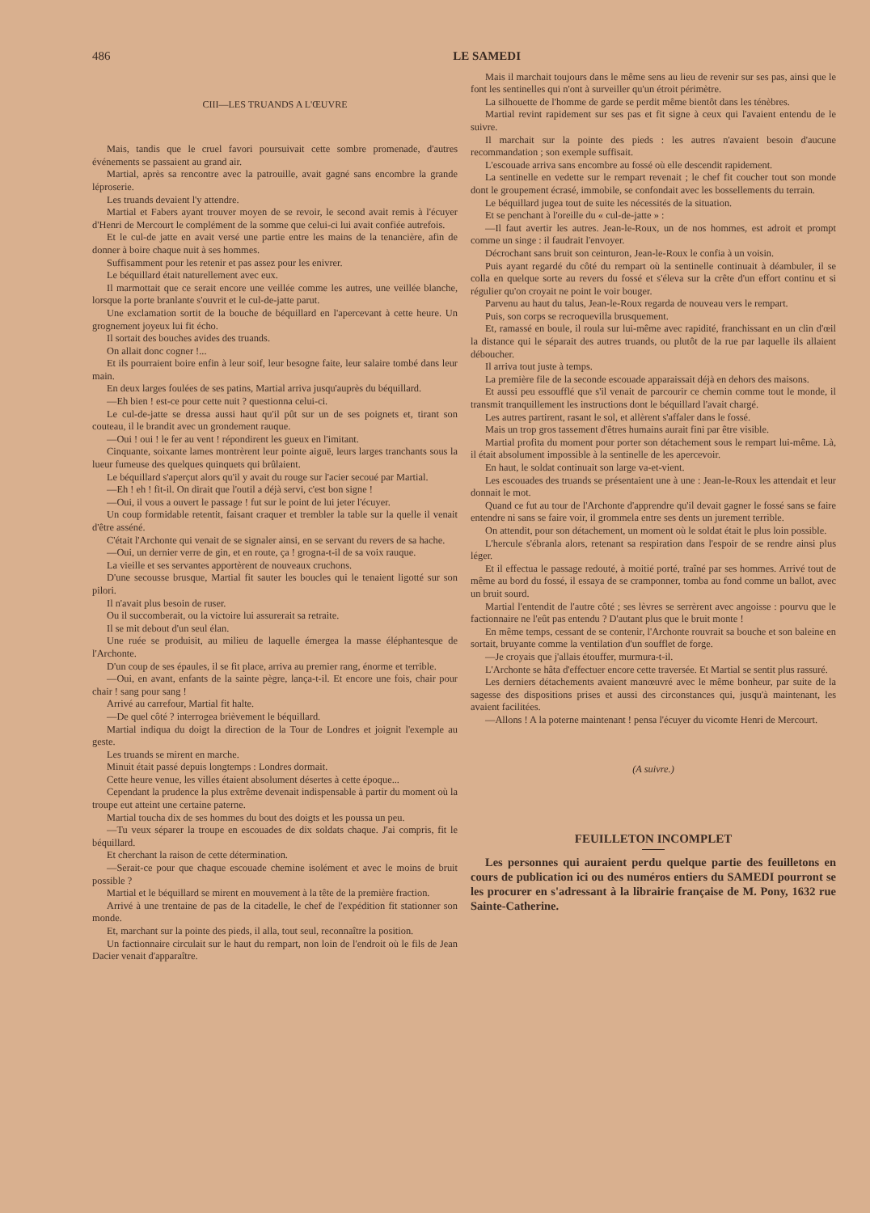486 LE SAMEDI
CIII—LES TRUANDS A L'ŒUVRE
Mais, tandis que le cruel favori poursuivait cette sombre promenade, d'autres événements se passaient au grand air.
Martial, après sa rencontre avec la patrouille, avait gagné sans encombre la grande léproserie.
Les truands devaient l'y attendre.
Martial et Fabers ayant trouver moyen de se revoir, le second avait remis à l'écuyer d'Henri de Mercourt le complément de la somme que celui-ci lui avait confiée autrefois.
Et le cul-de jatte en avait versé une partie entre les mains de la tenancière, afin de donner à boire chaque nuit à ses hommes.
Suffisamment pour les retenir et pas assez pour les enivrer.
Le béquillard était naturellement avec eux.
Il marmottait que ce serait encore une veillée comme les autres, une veillée blanche, lorsque la porte branlante s'ouvrit et le cul-de-jatte parut.
Une exclamation sortit de la bouche de béquillard en l'apercevant à cette heure. Un grognement joyeux lui fit écho.
Il sortait des bouches avides des truands.
On allait donc cogner !...
Et ils pourraient boire enfin à leur soif, leur besogne faite, leur salaire tombé dans leur main.
En deux larges foulées de ses patins, Martial arriva jusqu'auprès du béquillard.
—Eh bien ! est-ce pour cette nuit ? questionna celui-ci.
Le cul-de-jatte se dressa aussi haut qu'il pût sur un de ses poignets et, tirant son couteau, il le brandit avec un grondement rauque.
—Oui ! oui ! le fer au vent ! répondirent les gueux en l'imitant.
Cinquante, soixante lames montrèrent leur pointe aiguë, leurs larges tranchants sous la lueur fumeuse des quelques quinquets qui brûlaient.
Le béquillard s'aperçut alors qu'il y avait du rouge sur l'acier secoué par Martial.
—Eh ! eh ! fit-il. On dirait que l'outil a déjà servi, c'est bon signe !
—Oui, il vous a ouvert le passage ! fut sur le point de lui jeter l'écuyer.
Un coup formidable retentit, faisant craquer et trembler la table sur la quelle il venait d'être asséné.
C'était l'Archonte qui venait de se signaler ainsi, en se servant du revers de sa hache.
—Oui, un dernier verre de gin, et en route, ça ! grogna-t-il de sa voix rauque.
La vieille et ses servantes apportèrent de nouveaux cruchons.
D'une secousse brusque, Martial fit sauter les boucles qui le tenaient ligotté sur son pilori.
Il n'avait plus besoin de ruser.
Ou il succomberait, ou la victoire lui assurerait sa retraite.
Il se mit debout d'un seul élan.
Une ruée se produisit, au milieu de laquelle émergea la masse éléphantesque de l'Archonte.
D'un coup de ses épaules, il se fit place, arriva au premier rang, énorme et terrible.
—Oui, en avant, enfants de la sainte pègre, lança-t-il. Et encore une fois, chair pour chair ! sang pour sang !
Arrivé au carrefour, Martial fit halte.
—De quel côté ? interrogea brièvement le béquillard.
Martial indiqua du doigt la direction de la Tour de Londres et joignit l'exemple au geste.
Les truands se mirent en marche.
Minuit était passé depuis longtemps : Londres dormait.
Cette heure venue, les villes étaient absolument désertes à cette époque...
Cependant la prudence la plus extrême devenait indispensable à partir du moment où la troupe eut atteint une certaine paterne.
Martial toucha dix de ses hommes du bout des doigts et les poussa un peu.
—Tu veux séparer la troupe en escouades de dix soldats chaque. J'ai compris, fit le béquillard.
Et cherchant la raison de cette détermination.
—Serait-ce pour que chaque escouade chemine isolément et avec le moins de bruit possible ?
Martial et le béquillard se mirent en mouvement à la tête de la première fraction.
Arrivé à une trentaine de pas de la citadelle, le chef de l'expédition fit stationner son monde.
Et, marchant sur la pointe des pieds, il alla, tout seul, reconnaître la position.
Un factionnaire circulait sur le haut du rempart, non loin de l'endroit où le fils de Jean Dacier venait d'apparaître.
Mais il marchait toujours dans le même sens au lieu de revenir sur ses pas, ainsi que le font les sentinelles qui n'ont à surveiller qu'un étroit périmètre.
La silhouette de l'homme de garde se perdit même bientôt dans les ténèbres.
Martial revint rapidement sur ses pas et fit signe à ceux qui l'avaient entendu de le suivre.
Il marchait sur la pointe des pieds : les autres n'avaient besoin d'aucune recommandation ; son exemple suffisait.
L'escouade arriva sans encombre au fossé où elle descendit rapidement.
La sentinelle en vedette sur le rempart revenait ; le chef fit coucher tout son monde dont le groupement écrasé, immobile, se confondait avec les bossellements du terrain.
Le béquillard jugea tout de suite les nécessités de la situation.
Et se penchant à l'oreille du « cul-de-jatte » :
—Il faut avertir les autres. Jean-le-Roux, un de nos hommes, est adroit et prompt comme un singe : il faudrait l'envoyer.
Décrochant sans bruit son ceinturon, Jean-le-Roux le confia à un voisin.
Puis ayant regardé du côté du rempart où la sentinelle continuait à déambuler, il se colla en quelque sorte au revers du fossé et s'éleva sur la crête d'un effort continu et si régulier qu'on croyait ne point le voir bouger.
Parvenu au haut du talus, Jean-le-Roux regarda de nouveau vers le rempart.
Puis, son corps se recroquevilla brusquement.
Et, ramassé en boule, il roula sur lui-même avec rapidité, franchissant en un clin d'œil la distance qui le séparait des autres truands, ou plutôt de la rue par laquelle ils allaient déboucher.
Il arriva tout juste à temps.
La première file de la seconde escouade apparaissait déjà en dehors des maisons.
Et aussi peu essoufflé que s'il venait de parcourir ce chemin comme tout le monde, il transmit tranquillement les instructions dont le béquillard l'avait chargé.
Les autres partirent, rasant le sol, et allèrent s'affaler dans le fossé.
Mais un trop gros tassement d'êtres humains aurait fini par être visible.
Martial profita du moment pour porter son détachement sous le rempart lui-même. Là, il était absolument impossible à la sentinelle de les apercevoir.
En haut, le soldat continuait son large va-et-vient.
Les escouades des truands se présentaient une à une : Jean-le-Roux les attendait et leur donnait le mot.
Quand ce fut au tour de l'Archonte d'apprendre qu'il devait gagner le fossé sans se faire entendre ni sans se faire voir, il grommela entre ses dents un jurement terrible.
On attendit, pour son détachement, un moment où le soldat était le plus loin possible.
L'hercule s'ébranla alors, retenant sa respiration dans l'espoir de se rendre ainsi plus léger.
Et il effectua le passage redouté, à moitié porté, traîné par ses hommes. Arrivé tout de même au bord du fossé, il essaya de se cramponner, tomba au fond comme un ballot, avec un bruit sourd.
Martial l'entendit de l'autre côté ; ses lèvres se serrèrent avec angoisse : pourvu que le factionnaire ne l'eût pas entendu ? D'autant plus que le bruit monte !
En même temps, cessant de se contenir, l'Archonte rouvrait sa bouche et son baleine en sortait, bruyante comme la ventilation d'un soufflet de forge.
—Je croyais que j'allais étouffer, murmura-t-il.
L'Archonte se hâta d'effectuer encore cette traversée. Et Martial se sentit plus rassuré.
Les derniers détachements avaient manœuvré avec le même bonheur, par suite de la sagesse des dispositions prises et aussi des circonstances qui, jusqu'à maintenant, les avaient facilitées.
—Allons ! A la poterne maintenant ! pensa l'écuyer du vicomte Henri de Mercourt.
(A suivre.)
FEUILLETON INCOMPLET
Les personnes qui auraient perdu quelque partie des feuilletons en cours de publication ici ou des numéros entiers du SAMEDI pourront se les procurer en s'adressant à la librairie française de M. Pony, 1632 rue Sainte-Catherine.